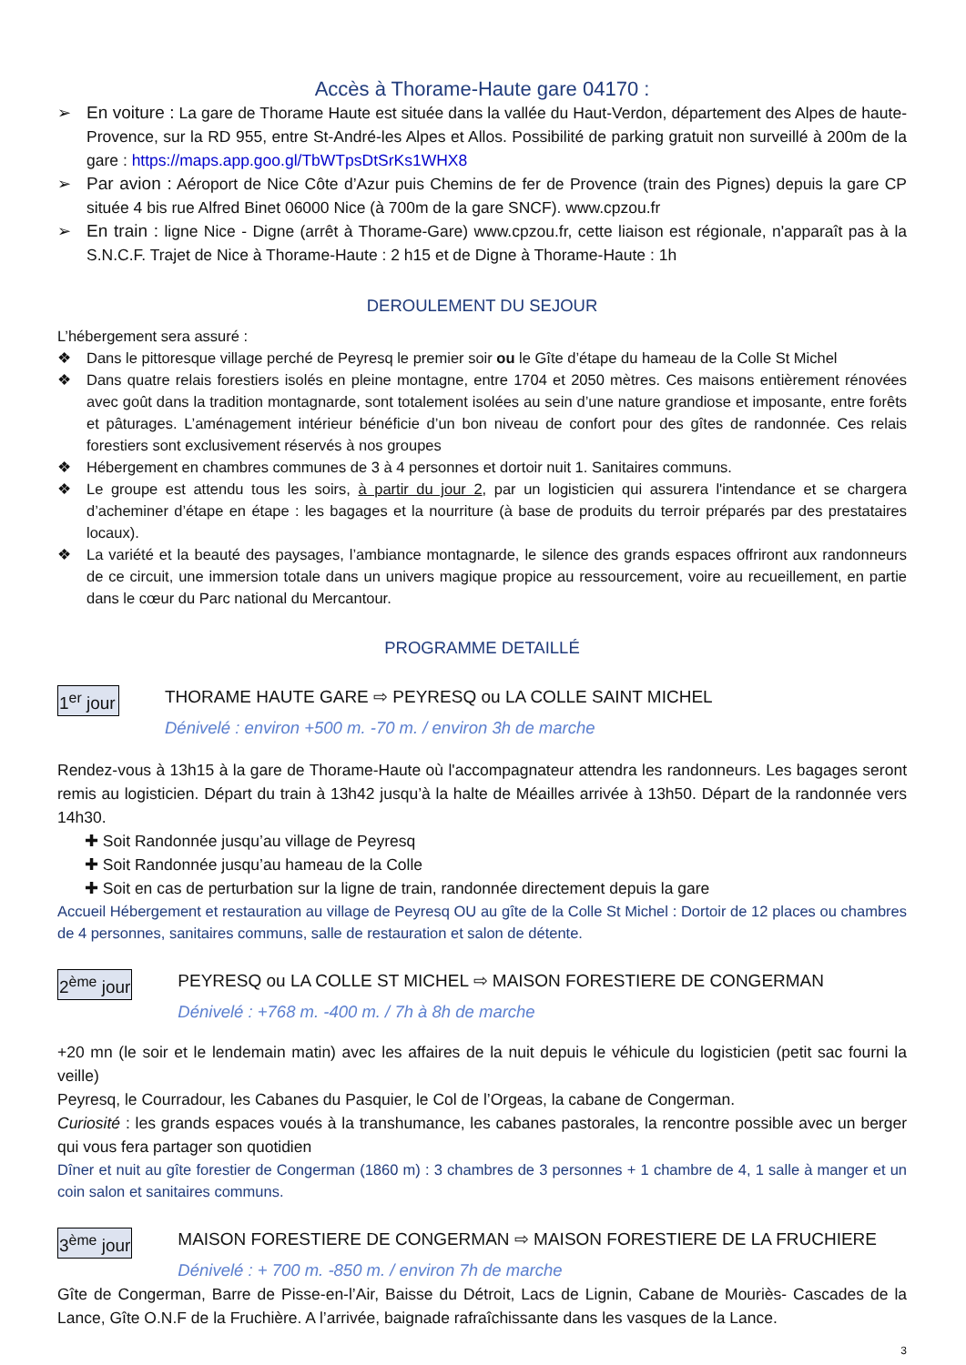Accès à Thorame-Haute gare 04170 :
➢ En voiture : La gare de Thorame Haute est située dans la vallée du Haut-Verdon, département des Alpes de haute-Provence, sur la RD 955, entre St-André-les Alpes et Allos. Possibilité de parking gratuit non surveillé à 200m de la gare : https://maps.app.goo.gl/TbWTpsDtSrKs1WHX8
➢ Par avion : Aéroport de Nice Côte d’Azur puis Chemins de fer de Provence (train des Pignes) depuis la gare CP située 4 bis rue Alfred Binet 06000 Nice (à 700m de la gare SNCF). www.cpzou.fr
➢ En train : ligne Nice - Digne (arrêt à Thorame-Gare) www.cpzou.fr, cette liaison est régionale, n'apparaît pas à la S.N.C.F. Trajet de Nice à Thorame-Haute : 2 h15 et de Digne à Thorame-Haute : 1h
DEROULEMENT DU SEJOUR
L’hébergement sera assuré :
❖ Dans le pittoresque village perché de Peyresq le premier soir ou le Gîte d’étape du hameau de la Colle St Michel
❖ Dans quatre relais forestiers isolés en pleine montagne, entre 1704 et 2050 mètres. Ces maisons entièrement rénovées avec goût dans la tradition montagnarde, sont totalement isolées au sein d’une nature grandiose et imposante, entre forêts et pâturages. L’aménagement intérieur bénéficie d’un bon niveau de confort pour des gîtes de randonnée. Ces relais forestiers sont exclusivement réservés à nos groupes
❖ Hébergement en chambres communes de 3 à 4 personnes et dortoir nuit 1. Sanitaires communs.
❖ Le groupe est attendu tous les soirs, à partir du jour 2, par un logisticien qui assurera l'intendance et se chargera d’acheminer d’étape en étape : les bagages et la nourriture (à base de produits du terroir préparés par des prestataires locaux).
❖ La variété et la beauté des paysages, l’ambiance montagnarde, le silence des grands espaces offriront aux randonneurs de ce circuit, une immersion totale dans un univers magique propice au ressourcement, voire au recueillement, en partie dans le cœur du Parc national du Mercantour.
PROGRAMME DETAILLÉ
1<sup>er</sup> jour THORAME HAUTE GARE ⇨ PEYRESQ ou LA COLLE SAINT MICHEL
Dénivelé : environ +500 m. -70 m. / environ 3h de marche
Rendez-vous à 13h15 à la gare de Thorame-Haute où l'accompagnateur attendra les randonneurs. Les bagages seront remis au logisticien. Départ du train à 13h42 jusqu’à la halte de Méailles arrivée à 13h50. Départ de la randonnée vers 14h30.
✚ Soit Randonnée jusqu’au village de Peyresq
✚ Soit Randonnée jusqu’au hameau de la Colle
✚ Soit en cas de perturbation sur la ligne de train, randonnée directement depuis la gare
Accueil Hébergement et restauration au village de Peyresq OU au gîte de la Colle St Michel : Dortoir de 12 places ou chambres de 4 personnes, sanitaires communs, salle de restauration et salon de détente.
2<sup>ème</sup> jour PEYRESQ ou LA COLLE ST MICHEL ⇨ MAISON FORESTIERE DE CONGERMAN
Dénivelé : +768 m. -400 m. / 7h à 8h de marche
+20 mn (le soir et le lendemain matin) avec les affaires de la nuit depuis le véhicule du logisticien (petit sac fourni la veille)
Peyresq, le Courradour, les Cabanes du Pasquier, le Col de l’Orgeas, la cabane de Congerman.
Curiosité : les grands espaces voués à la transhumance, les cabanes pastorales, la rencontre possible avec un berger qui vous fera partager son quotidien
Dîner et nuit au gîte forestier de Congerman (1860 m) : 3 chambres de 3 personnes + 1 chambre de 4, 1 salle à manger et un coin salon et sanitaires communs.
3<sup>ème</sup> jour MAISON FORESTIERE DE CONGERMAN ⇨ MAISON FORESTIERE DE LA FRUCHIERE
Dénivelé : + 700 m. -850 m. / environ 7h de marche
Gîte de Congerman, Barre de Pisse-en-l’Air, Baisse du Détroit, Lacs de Lignin, Cabane de Mouriès- Cascades de la Lance, Gîte O.N.F de la Fruchière. A l’arrivée, baignade rafraîchissante dans les vasques de la Lance.
3